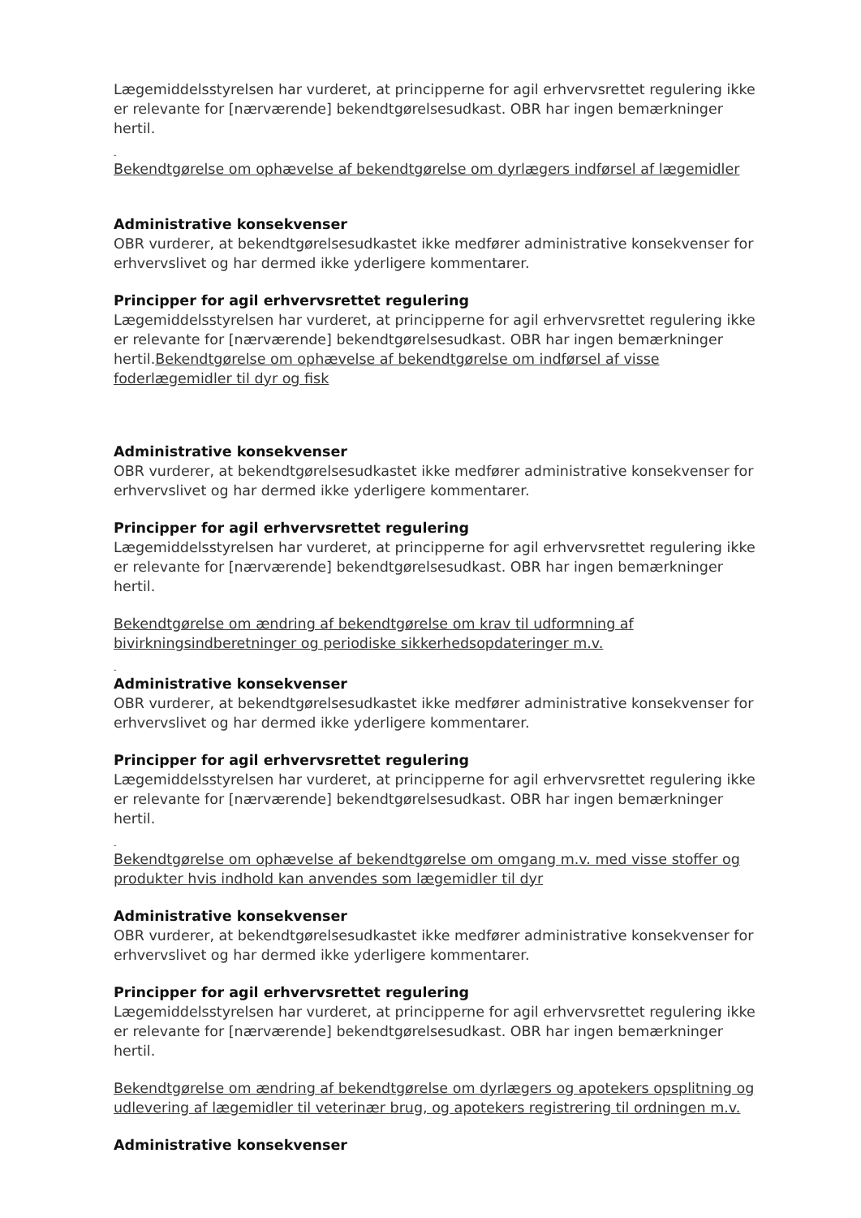Lægemiddelsstyrelsen har vurderet, at principperne for agil erhvervsrettet regulering ikke er relevante for [nærværende] bekendtgørelsesudkast. OBR har ingen bemærkninger hertil.
-
Bekendtgørelse om ophævelse af bekendtgørelse om dyrlægers indførsel af lægemidler
Administrative konsekvenser
OBR vurderer, at bekendtgørelsesudkastet ikke medfører administrative konsekvenser for erhvervslivet og har dermed ikke yderligere kommentarer.
Principper for agil erhvervsrettet regulering
Lægemiddelsstyrelsen har vurderet, at principperne for agil erhvervsrettet regulering ikke er relevante for [nærværende] bekendtgørelsesudkast. OBR har ingen bemærkninger hertil.Bekendtgørelse om ophævelse af bekendtgørelse om indførsel af visse foderlægemidler til dyr og fisk
Administrative konsekvenser
OBR vurderer, at bekendtgørelsesudkastet ikke medfører administrative konsekvenser for erhvervslivet og har dermed ikke yderligere kommentarer.
Principper for agil erhvervsrettet regulering
Lægemiddelsstyrelsen har vurderet, at principperne for agil erhvervsrettet regulering ikke er relevante for [nærværende] bekendtgørelsesudkast. OBR har ingen bemærkninger hertil.
Bekendtgørelse om ændring af bekendtgørelse om krav til udformning af bivirkningsindberetninger og periodiske sikkerhedsopdateringer m.v.
-
Administrative konsekvenser
OBR vurderer, at bekendtgørelsesudkastet ikke medfører administrative konsekvenser for erhvervslivet og har dermed ikke yderligere kommentarer.
Principper for agil erhvervsrettet regulering
Lægemiddelsstyrelsen har vurderet, at principperne for agil erhvervsrettet regulering ikke er relevante for [nærværende] bekendtgørelsesudkast. OBR har ingen bemærkninger hertil.
-
Bekendtgørelse om ophævelse af bekendtgørelse om omgang m.v. med visse stoffer og produkter hvis indhold kan anvendes som lægemidler til dyr
Administrative konsekvenser
OBR vurderer, at bekendtgørelsesudkastet ikke medfører administrative konsekvenser for erhvervslivet og har dermed ikke yderligere kommentarer.
Principper for agil erhvervsrettet regulering
Lægemiddelsstyrelsen har vurderet, at principperne for agil erhvervsrettet regulering ikke er relevante for [nærværende] bekendtgørelsesudkast. OBR har ingen bemærkninger hertil.
Bekendtgørelse om ændring af bekendtgørelse om dyrlægers og apotekers opsplitning og udlevering af lægemidler til veterinær brug, og apotekers registrering til ordningen m.v.
Administrative konsekvenser